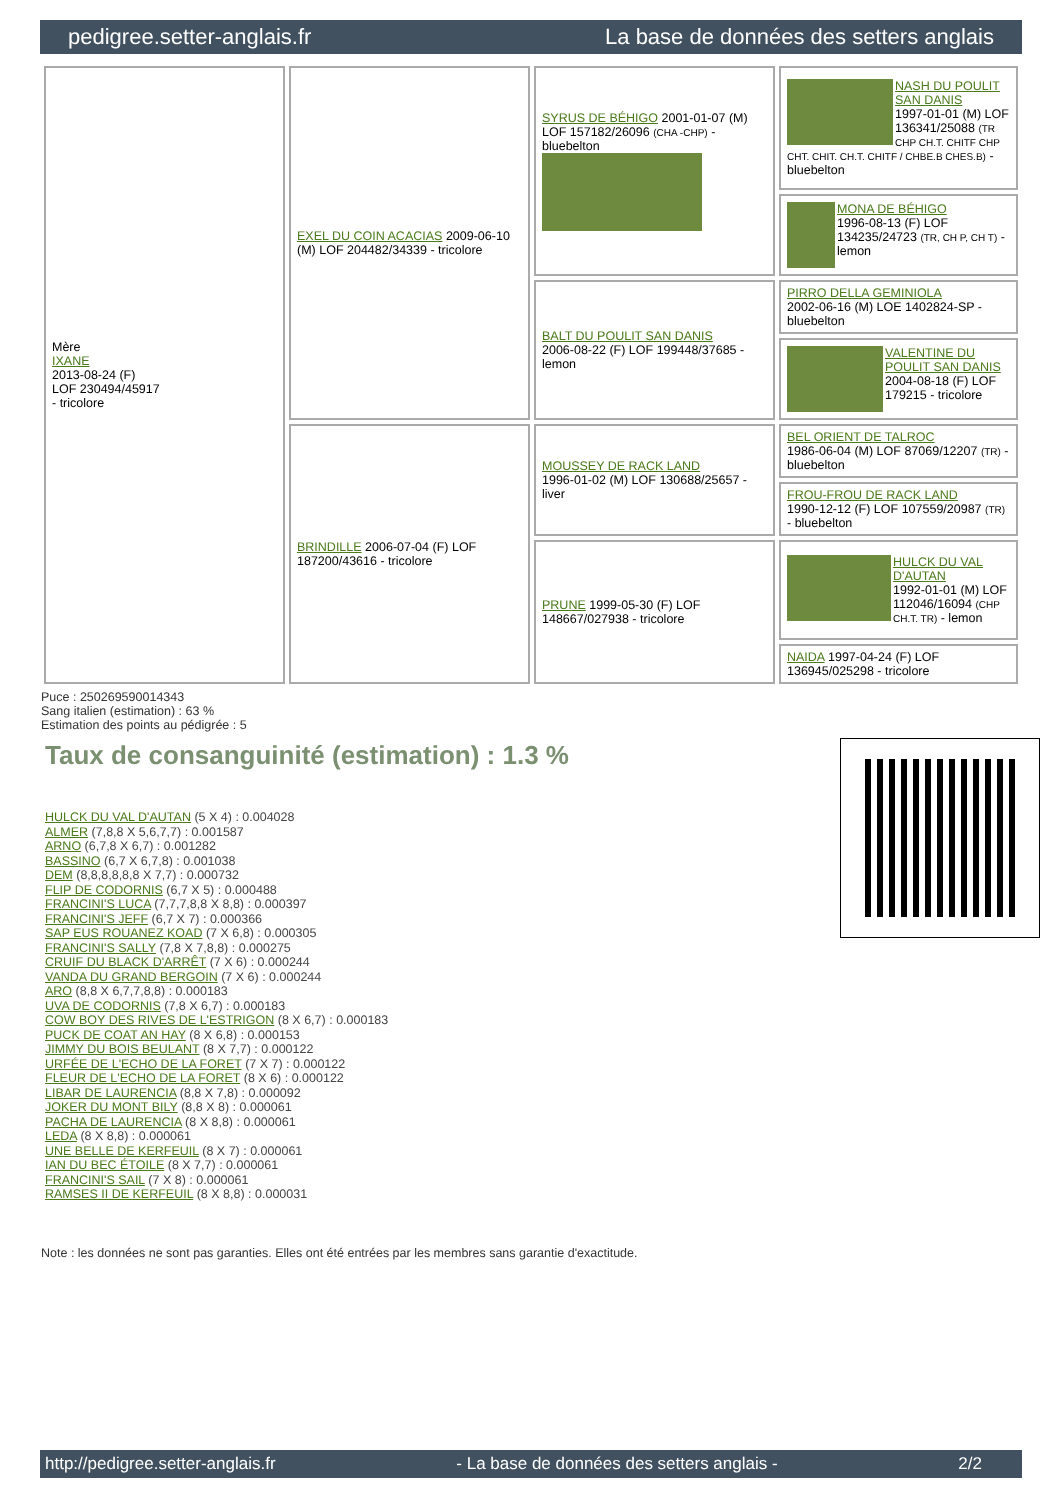pedigree.setter-anglais.fr La base de données des setters anglais
| Mère IXANE 2013-08-24 (F) LOF 230494/45917 - tricolore | EXEL DU COIN ACACIAS 2009-06-10 (M) LOF 204482/34339 - tricolore | SYRUS DE BÉHIGO 2001-01-07 (M) LOF 157182/26096 (CHA -CHP) - bluebelton | NASH DU POULIT SAN DANIS 1997-01-01 (M) LOF 136341/25088 (TR CHP CH.T. CHITF CHP CHT. CHIT. CH.T. CHITF / CHBE.B CHES.B) - bluebelton |
| | | | MONA DE BÉHIGO 1996-08-13 (F) LOF 134235/24723 (TR, CH P, CH T) - lemon |
| | | BALT DU POULIT SAN DANIS 2006-08-22 (F) LOF 199448/37685 - lemon | PIRRO DELLA GEMINIOLA 2002-06-16 (M) LOE 1402824-SP - bluebelton |
| | | | VALENTINE DU POULIT SAN DANIS 2004-08-18 (F) LOF 179215 - tricolore |
| | BRINDILLE 2006-07-04 (F) LOF 187200/43616 - tricolore | MOUSSEY DE RACK LAND 1996-01-02 (M) LOF 130688/25657 - liver | BEL ORIENT DE TALROC 1986-06-04 (M) LOF 87069/12207 (TR) - bluebelton |
| | | | FROU-FROU DE RACK LAND 1990-12-12 (F) LOF 107559/20987 (TR) - bluebelton |
| | | PRUNE 1999-05-30 (F) LOF 148667/027938 - tricolore | HULCK DU VAL D'AUTAN 1992-01-01 (M) LOF 112046/16094 (CHP CH.T. TR) - lemon |
| | | | NAIDA 1997-04-24 (F) LOF 136945/025298 - tricolore |
Puce : 250269590014343
Sang italien (estimation) : 63 %
Estimation des points au pédigrée : 5
Taux de consanguinité (estimation) : 1.3 %
HULCK DU VAL D'AUTAN (5 X 4) : 0.004028
ALMER (7,8,8 X 5,6,7,7) : 0.001587
ARNO (6,7,8 X 6,7) : 0.001282
BASSINO (6,7 X 6,7,8) : 0.001038
DEM (8,8,8,8,8,8 X 7,7) : 0.000732
FLIP DE CODORNIS (6,7 X 5) : 0.000488
FRANCINI'S LUCA (7,7,7,8,8 X 8,8) : 0.000397
FRANCINI'S JEFF (6,7 X 7) : 0.000366
SAP EUS ROUANEZ KOAD (7 X 6,8) : 0.000305
FRANCINI'S SALLY (7,8 X 7,8,8) : 0.000275
CRUIF DU BLACK D'ARRÊT (7 X 6) : 0.000244
VANDA DU GRAND BERGOIN (7 X 6) : 0.000244
ARO (8,8 X 6,7,7,8,8) : 0.000183
UVA DE CODORNIS (7,8 X 6,7) : 0.000183
COW BOY DES RIVES DE L'ESTRIGON (8 X 6,7) : 0.000183
PUCK DE COAT AN HAY (8 X 6,8) : 0.000153
JIMMY DU BOIS BEULANT (8 X 7,7) : 0.000122
URFÉE DE L'ECHO DE LA FORET (7 X 7) : 0.000122
FLEUR DE L'ECHO DE LA FORET (8 X 6) : 0.000122
LIBAR DE LAURENCIA (8,8 X 7,8) : 0.000092
JOKER DU MONT BILY (8,8 X 8) : 0.000061
PACHA DE LAURENCIA (8 X 8,8) : 0.000061
LEDA (8 X 8,8) : 0.000061
UNE BELLE DE KERFEUIL (8 X 7) : 0.000061
IAN DU BEC ÉTOILE (8 X 7,7) : 0.000061
FRANCINI'S SAIL (7 X 8) : 0.000061
RAMSES II DE KERFEUIL (8 X 8,8) : 0.000031
Note : les données ne sont pas garanties. Elles ont été entrées par les membres sans garantie d'exactitude.
http://pedigree.setter-anglais.fr - La base de données des setters anglais - 2/2